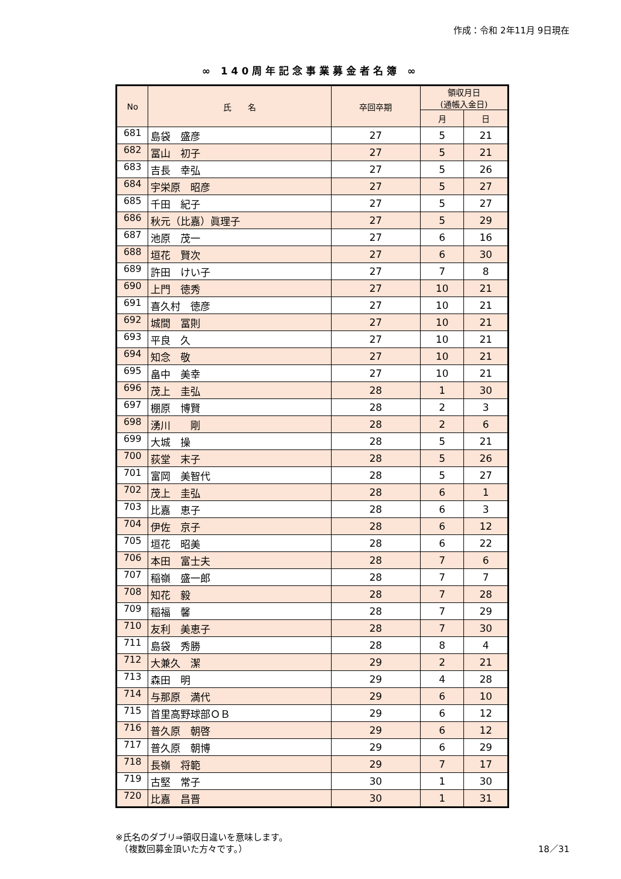作成：令和 2年11月 9日現在
∞ 140周年記念事業募金者名簿 ∞
| No | 氏 名 | 卒回卒期 | 領収月日 (通帳入金日) | |
| --- | --- | --- | --- | --- |
| | | | 月 | 日 |
| 681 | 島袋 盛彦 | 27 | 5 | 21 |
| 682 | 冨山 初子 | 27 | 5 | 21 |
| 683 | 吉長 幸弘 | 27 | 5 | 26 |
| 684 | 宇栄原 昭彦 | 27 | 5 | 27 |
| 685 | 千田 紀子 | 27 | 5 | 27 |
| 686 | 秋元（比嘉）眞理子 | 27 | 5 | 29 |
| 687 | 池原 茂一 | 27 | 6 | 16 |
| 688 | 垣花 賢次 | 27 | 6 | 30 |
| 689 | 許田 けい子 | 27 | 7 | 8 |
| 690 | 上門 徳秀 | 27 | 10 | 21 |
| 691 | 喜久村 徳彦 | 27 | 10 | 21 |
| 692 | 城間 冨則 | 27 | 10 | 21 |
| 693 | 平良 久 | 27 | 10 | 21 |
| 694 | 知念 敬 | 27 | 10 | 21 |
| 695 | 畠中 美幸 | 27 | 10 | 21 |
| 696 | 茂上 圭弘 | 28 | 1 | 30 |
| 697 | 棚原 博賢 | 28 | 2 | 3 |
| 698 | 湧川 剛 | 28 | 2 | 6 |
| 699 | 大城 操 | 28 | 5 | 21 |
| 700 | 荻堂 末子 | 28 | 5 | 26 |
| 701 | 富岡 美智代 | 28 | 5 | 27 |
| 702 | 茂上 圭弘 | 28 | 6 | 1 |
| 703 | 比嘉 恵子 | 28 | 6 | 3 |
| 704 | 伊佐 京子 | 28 | 6 | 12 |
| 705 | 垣花 昭美 | 28 | 6 | 22 |
| 706 | 本田 富士夫 | 28 | 7 | 6 |
| 707 | 稲嶺 盛一郎 | 28 | 7 | 7 |
| 708 | 知花 毅 | 28 | 7 | 28 |
| 709 | 稲福 馨 | 28 | 7 | 29 |
| 710 | 友利 美恵子 | 28 | 7 | 30 |
| 711 | 島袋 秀勝 | 28 | 8 | 4 |
| 712 | 大兼久 潔 | 29 | 2 | 21 |
| 713 | 森田 明 | 29 | 4 | 28 |
| 714 | 与那原 満代 | 29 | 6 | 10 |
| 715 | 首里高野球部ＯＢ | 29 | 6 | 12 |
| 716 | 普久原 朝啓 | 29 | 6 | 12 |
| 717 | 普久原 朝博 | 29 | 6 | 29 |
| 718 | 長嶺 将範 | 29 | 7 | 17 |
| 719 | 古堅 常子 | 30 | 1 | 30 |
| 720 | 比嘉 昌晋 | 30 | 1 | 31 |
※氏名のダブリ⇒領収日違いを意味します。
　（複数回募金頂いた方々です。）
18／31